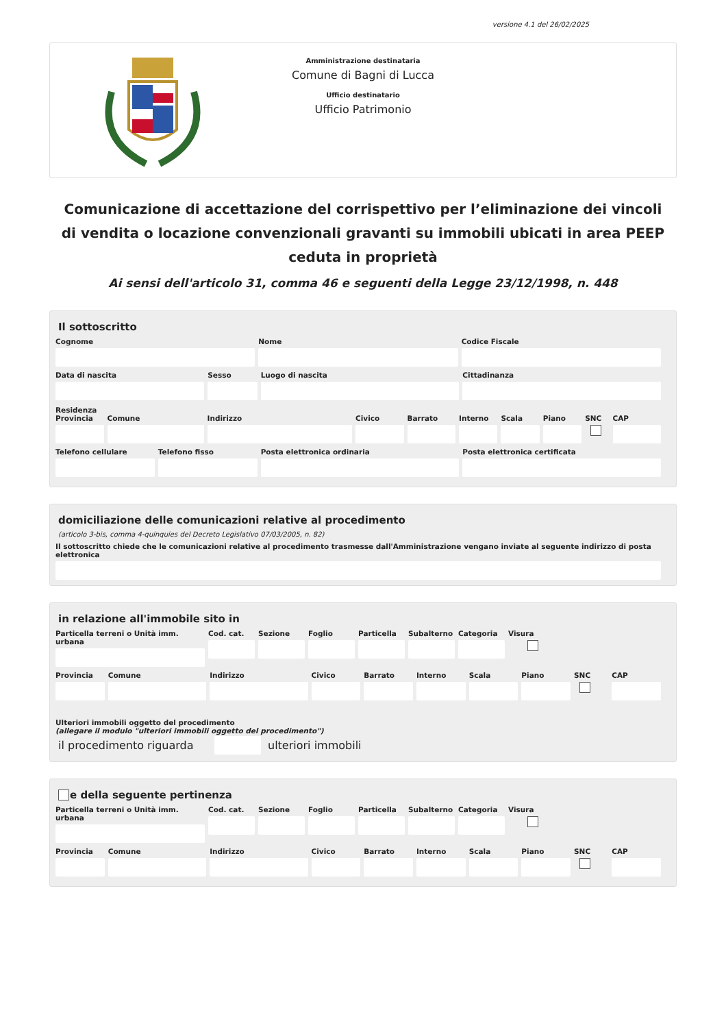versione 4.1 del 26/02/2025
Amministrazione destinataria
Comune di Bagni di Lucca
Ufficio destinatario
Ufficio Patrimonio
Comunicazione di accettazione del corrispettivo per l’eliminazione dei vincoli di vendita o locazione convenzionali gravanti su immobili ubicati in area PEEP ceduta in proprietà
Ai sensi dell'articolo 31, comma 46 e seguenti della Legge 23/12/1998, n. 448
Il sottoscritto
Cognome Nome Codice Fiscale
Data di nascita Sesso Luogo di nascita Cittadinanza
Residenza
Provincia Comune Indirizzo Civico Barrato Interno Scala Piano SNC CAP
Telefono cellulare Telefono fisso Posta elettronica ordinaria Posta elettronica certificata
domiciliazione delle comunicazioni relative al procedimento
(articolo 3-bis, comma 4-quinquies del Decreto Legislativo 07/03/2005, n. 82)
Il sottoscritto chiede che le comunicazioni relative al procedimento trasmesse dall'Amministrazione vengano inviate al seguente indirizzo di posta elettronica
in relazione all'immobile sito in
Particella terreni o Unità imm. urbana
Cod. cat. Sezione Foglio Particella Subalterno Categoria Visura
Provincia Comune Indirizzo Civico Barrato Interno Scala Piano SNC CAP
Ulteriori immobili oggetto del procedimento
(allegare il modulo "ulteriori immobili oggetto del procedimento")
il procedimento riguarda ulteriori immobili
e della seguente pertinenza
Particella terreni o Unità imm. urbana
Cod. cat. Sezione Foglio Particella Subalterno Categoria Visura
Provincia Comune Indirizzo Civico Barrato Interno Scala Piano SNC CAP